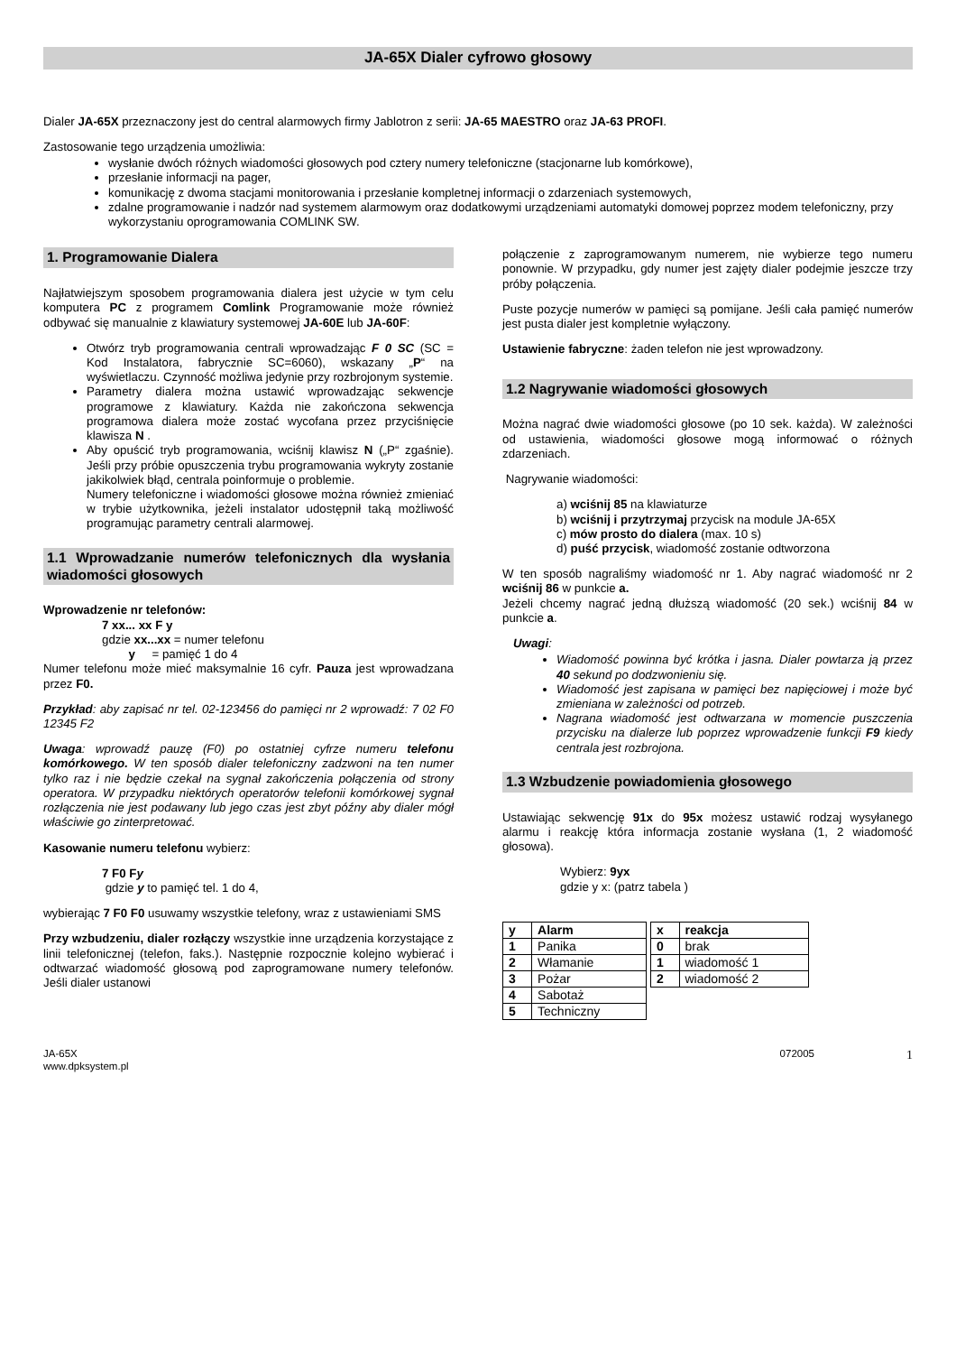JA-65X Dialer cyfrowo głosowy
Dialer JA-65X przeznaczony jest do central alarmowych firmy Jablotron z serii: JA-65 MAESTRO oraz JA-63 PROFI.
Zastosowanie tego urządzenia umożliwia:
wysłanie dwóch różnych wiadomości głosowych pod cztery numery telefoniczne (stacjonarne lub komórkowe),
przesłanie informacji na pager,
komunikację z dwoma stacjami monitorowania i przesłanie kompletnej informacji o zdarzeniach systemowych,
zdalne programowanie i nadzór nad systemem alarmowym oraz dodatkowymi urządzeniami automatyki domowej poprzez modem telefoniczny, przy wykorzystaniu oprogramowania COMLINK SW.
1. Programowanie Dialera
Najłatwiejszym sposobem programowania dialera jest użycie w tym celu komputera PC z programem Comlink Programowanie może również odbywać się manualnie z klawiatury systemowej JA-60E lub JA-60F:
Otwórz tryb programowania centrali wprowadzając F 0 SC (SC = Kod Instalatora, fabrycznie SC=6060), wskazany „P“ na wyświetlaczu. Czynność możliwa jedynie przy rozbrojonym systemie.
Parametry dialera można ustawić wprowadzając sekwencje programowe z klawiatury. Każda nie zakończona sekwencja programowa dialera może zostać wycofana przez przyciśnięcie klawisza N .
Aby opuścić tryb programowania, wciśnij klawisz N („P“ zgaśnie). Jeśli przy próbie opuszczenia trybu programowania wykryty zostanie jakikolwiek błąd, centrala poinformuje o problemie.
Numery telefoniczne i wiadomości głosowe można również zmieniać w trybie użytkownika, jeżeli instalator udostępnił taką możliwość programując parametry centrali alarmowej.
1.1 Wprowadzanie numerów telefonicznych dla wysłania wiadomości głosowych
Wprowadzenie nr telefonów:
7 xx... xx F y
gdzie xx...xx = numer telefonu
y = pamięć 1 do 4
Numer telefonu może mieć maksymalnie 16 cyfr. Pauza jest wprowadzana przez F0.
Przykład: aby zapisać nr tel. 02-123456 do pamięci nr 2 wprowadź: 7 02 F0 12345 F2
Uwaga: wprowadź pauzę (F0) po ostatniej cyfrze numeru telefonu komórkowego. W ten sposób dialer telefoniczny zadzwoni na ten numer tylko raz i nie będzie czekał na sygnał zakończenia połączenia od strony operatora. W przypadku niektórych operatorów telefonii komórkowej sygnał rozłączenia nie jest podawany lub jego czas jest zbyt późny aby dialer mógł właściwie go zinterpretować.
Kasowanie numeru telefonu wybierz:
7 F0 Fy
gdzie y to pamięć tel. 1 do 4,
wybierając 7 F0 F0 usuwamy wszystkie telefony, wraz z ustawieniami SMS
Przy wzbudzeniu, dialer rozłączy wszystkie inne urządzenia korzystające z linii telefonicznej (telefon, faks.). Następnie rozpocznie kolejno wybierać i odtwarzać wiadomość głosową pod zaprogramowane numery telefonów. Jeśli dialer ustanowi
połączenie z zaprogramowanym numerem, nie wybierze tego numeru ponownie. W przypadku, gdy numer jest zajęty dialer podejmie jeszcze trzy próby połączenia.
Puste pozycje numerów w pamięci są pomijane. Jeśli cała pamięć numerów jest pusta dialer jest kompletnie wyłączony.
Ustawienie fabryczne: żaden telefon nie jest wprowadzony.
1.2 Nagrywanie wiadomości głosowych
Można nagrać dwie wiadomości głosowe (po 10 sek. każda). W zależności od ustawienia, wiadomości głosowe mogą informować o różnych zdarzeniach.
Nagrywanie wiadomości:
a) wciśnij 85 na klawiaturze
b) wciśnij i przytrzymaj przycisk na module JA-65X
c) mów prosto do dialera (max. 10 s)
d) puść przycisk, wiadomość zostanie odtworzona
W ten sposób nagraliśmy wiadomość nr 1. Aby nagrać wiadomość nr 2 wciśnij 86 w punkcie a.
Jeżeli chcemy nagrać jedną dłuższą wiadomość (20 sek.) wciśnij 84 w punkcie a.
Uwagi:
Wiadomość powinna być krótka i jasna. Dialer powtarza ją przez 40 sekund po dodzwonieniu się.
Wiadomość jest zapisana w pamięci bez napięciowej i może być zmieniana w zależności od potrzeb.
Nagrana wiadomość jest odtwarzana w momencie puszczenia przycisku na dialerze lub poprzez wprowadzenie funkcji F9 kiedy centrala jest rozbrojona.
1.3 Wzbudzenie powiadomienia głosowego
Ustawiając sekwencję 91x do 95x możesz ustawić rodzaj wysyłanego alarmu i reakcję która informacja zostanie wysłana (1, 2 wiadomość głosowa).
Wybierz: 9yx
gdzie y x: (patrz tabela )
| y | Alarm |
| 1 | Panika |
| 2 | Włamanie |
| 3 | Pożar |
| 4 | Sabotaż |
| 5 | Techniczny |
| x | reakcja |
| 0 | brak |
| 1 | wiadomość 1 |
| 2 | wiadomość 2 |
JA-65X
www.dpksystem.pl
072005
1